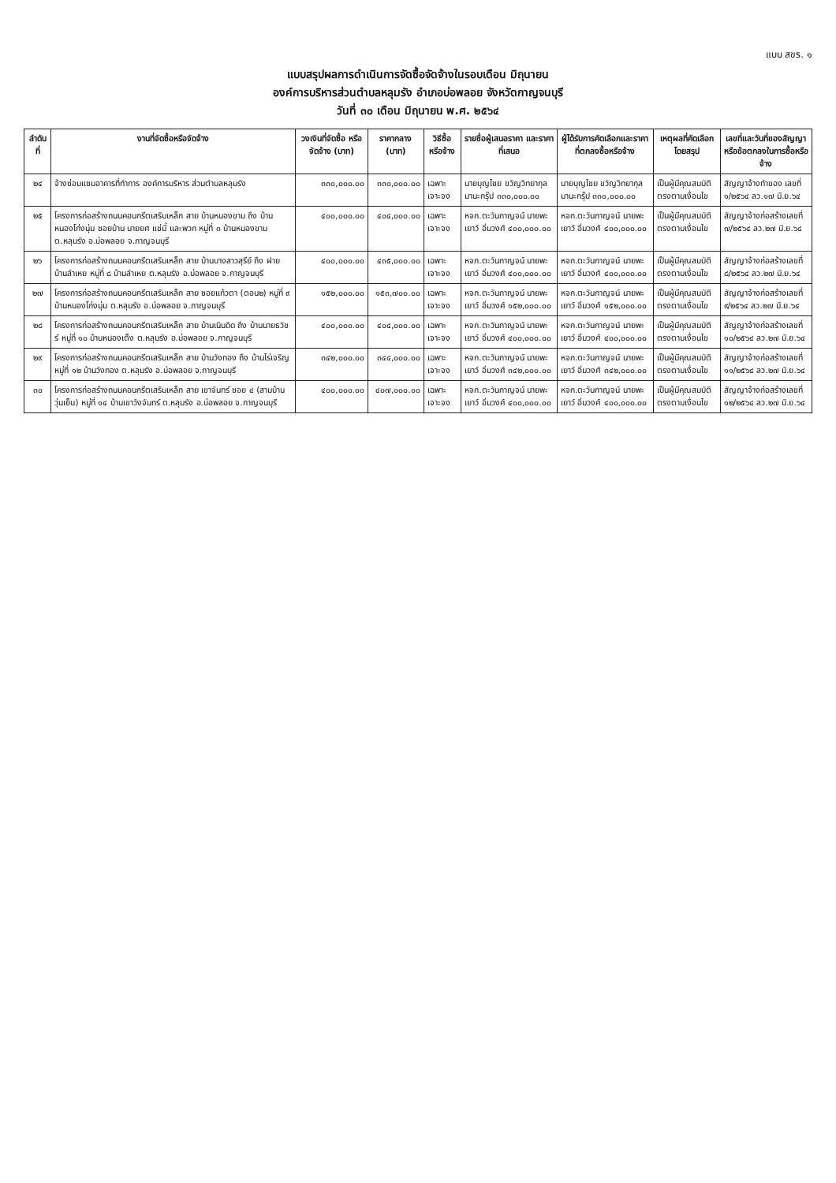แบบ สขร. ๑
แบบสรุปผลการดำเนินการจัดซื้อจัดจ้างในรอบเดือน มิถุนายน
องค์การบริหารส่วนตำบลหลุมรัง อำเภอบ่อพลอย จังหวัดกาญจนบุรี
วันที่ ๓๐ เดือน มิถุนายน พ.ศ. ๒๕๖๔
| ลำดับ ที่ | งานที่จัดซื้อหรือจัดจ้าง | วงเงินที่จัดซื้อ หรือจัดจ้าง (บาท) | ราคากลาง (บาท) | วิธีซื้อหรือจ้าง | รายชื่อผู้เสนอราคา และราคาที่เสนอ | ผู้ได้รับการคัดเลือกและราคา ที่ตกลงซื้อหรือจ้าง | เหตุผลที่คัดเลือก โดยสรุป | เลขที่และวันที่ของสัญญา หรือข้อตกลงในการซื้อหรือจ้าง |
| --- | --- | --- | --- | --- | --- | --- | --- | --- |
| ๒๔ | จ้างซ่อมแซมอาคารที่ทำการ องค์การบริหาร ส่วนตำบลหลุมรัง | ๓๓๐,๐๐๐.๐๐ | ๓๓๐,๐๐๐.๐๐ | เฉพาะเจาะจง | นายบุญไชย ขวัญวิทยากุล มานะกรุ๊ป ๓๓๐,๐๐๐.๐๐ | นายบุญไชย ขวัญวิทยากุล มานะกรุ๊ป ๓๓๐,๐๐๐.๐๐ | เป็นผู้มีคุณสมบัติ ตรงตามเงื่อนไข | สัญญาจ้างทำของ เลขที่ ๑/๒๕๖๔ ลว.๑๗ มิ.ย.๖๔ |
| ๒๕ | โครงการก่อสร้างถนนคอนกรีตเสริมเหล็ก สาย บ้านหนองขาม ถึง บ้านหนองโก่งนุ่ม ซอยบ้าน นายยศ แช่มี้ และพวก หมู่ที่ ๓ บ้านหนองขาม ต.หลุมรัง อ.บ่อพลอย จ.กาญจนบุรี | ๔๐๐,๐๐๐.๐๐ | ๔๐๔,๐๐๐.๐๐ | เฉพาะเจาะจง | หจก.ตะวันกาญจน์ นายพะเยาว์ อิ่มวงศ์ ๔๐๐,๐๐๐.๐๐ | หจก.ตะวันกาญจน์ นายพะเยาว์ อิ่มวงศ์ ๔๐๐,๐๐๐.๐๐ | เป็นผู้มีคุณสมบัติ ตรงตามเงื่อนไข | สัญญาจ้างก่อสร้างเลขที่ ๗/๒๕๖๔ ลว.๒๗ มิ.ย.๖๔ |
| ๒๖ | โครงการก่อสร้างถนนคอนกรีตเสริมเหล็ก สาย บ้านบางสาวสุรีย์ ถึง ฝายบ้านลำเหย หมู่ที่ ๘ บ้านลำเหย ต.หลุมรัง อ.บ่อพลอย จ.กาญจนบุรี | ๔๐๐,๐๐๐.๐๐ | ๔๓๕,๐๐๐.๐๐ | เฉพาะเจาะจง | หจก.ตะวันกาญจน์ นายพะเยาว์ อิ่มวงศ์ ๔๐๐,๐๐๐.๐๐ | หจก.ตะวันกาญจน์ นายพะเยาว์ อิ่มวงศ์ ๔๐๐,๐๐๐.๐๐ | เป็นผู้มีคุณสมบัติ ตรงตามเงื่อนไข | สัญญาจ้างก่อสร้างเลขที่ ๘/๒๕๖๔ ลว.๒๗ มิ.ย.๖๔ |
| ๒๗ | โครงการก่อสร้างถนนคอนกรีตเสริมเหล็ก สาย ซอยแก้วตา (ตอน๒) หมู่ที่ ๙ บ้านหนองโก่งนุ่ม ต.หลุมรัง อ.บ่อพลอย จ.กาญจนบุรี | ๑๕๒,๐๐๐.๐๐ | ๑๕๓,๗๐๐.๐๐ | เฉพาะเจาะจง | หจก.ตะวันกาญจน์ นายพะเยาว์ อิ่มวงศ์ ๑๕๒,๐๐๐.๐๐ | หจก.ตะวันกาญจน์ นายพะเยาว์ อิ่มวงศ์ ๑๕๒,๐๐๐.๐๐ | เป็นผู้มีคุณสมบัติ ตรงตามเงื่อนไข | สัญญาจ้างก่อสร้างเลขที่ ๙/๒๕๖๔ ลว.๒๗ มิ.ย.๖๔ |
| ๒๘ | โครงการก่อสร้างถนนคอนกรีตเสริมเหล็ก สาย บ้านเนินดิด ถึง บ้านนายธวัชร์ หมู่ที่ ๑๐ บ้านหนองเต็ง ต.หลุมรัง อ.บ่อพลอย จ.กาญจนบุรี | ๔๐๐,๐๐๐.๐๐ | ๔๐๔,๐๐๐.๐๐ | เฉพาะเจาะจง | หจก.ตะวันกาญจน์ นายพะเยาว์ อิ่มวงศ์ ๔๐๐,๐๐๐.๐๐ | หจก.ตะวันกาญจน์ นายพะเยาว์ อิ่มวงศ์ ๔๐๐,๐๐๐.๐๐ | เป็นผู้มีคุณสมบัติ ตรงตามเงื่อนไข | สัญญาจ้างก่อสร้างเลขที่ ๑๐/๒๕๖๔ ลว.๒๗ มิ.ย.๖๔ |
| ๒๙ | โครงการก่อสร้างถนนคอนกรีตเสริมเหล็ก สาย บ้านวังทอง ถึง บ้านไร่เจริญ หมู่ที่ ๑๒ บ้านวังทอง ต.หลุมรัง อ.บ่อพลอย จ.กาญจนบุรี | ๓๔๒,๐๐๐.๐๐ | ๓๔๔,๐๐๐.๐๐ | เฉพาะเจาะจง | หจก.ตะวันกาญจน์ นายพะเยาว์ อิ่มวงศ์ ๓๔๒,๐๐๐.๐๐ | หจก.ตะวันกาญจน์ นายพะเยาว์ อิ่มวงศ์ ๓๔๒,๐๐๐.๐๐ | เป็นผู้มีคุณสมบัติ ตรงตามเงื่อนไข | สัญญาจ้างก่อสร้างเลขที่ ๑๑/๒๕๖๔ ลว.๒๗ มิ.ย.๖๔ |
| ๓๐ | โครงการก่อสร้างถนนคอนกรีตเสริมเหล็ก สาย เขาจันทร์ ซอย ๔ (สามบ้านวุ่นเย็น) หมู่ที่ ๑๔ บ้านเขาวังจันทร์ ต.หลุมรัง อ.บ่อพลอย จ.กาญจนบุรี | ๔๐๐,๐๐๐.๐๐ | ๔๐๗,๐๐๐.๐๐ | เฉพาะเจาะจง | หจก.ตะวันกาญจน์ นายพะเยาว์ อิ่มวงศ์ ๔๐๐,๐๐๐.๐๐ | หจก.ตะวันกาญจน์ นายพะเยาว์ อิ่มวงศ์ ๔๐๐,๐๐๐.๐๐ | เป็นผู้มีคุณสมบัติ ตรงตามเงื่อนไข | สัญญาจ้างก่อสร้างเลขที่ ๑๒/๒๕๖๔ ลว.๒๗ มิ.ย.๖๔ |